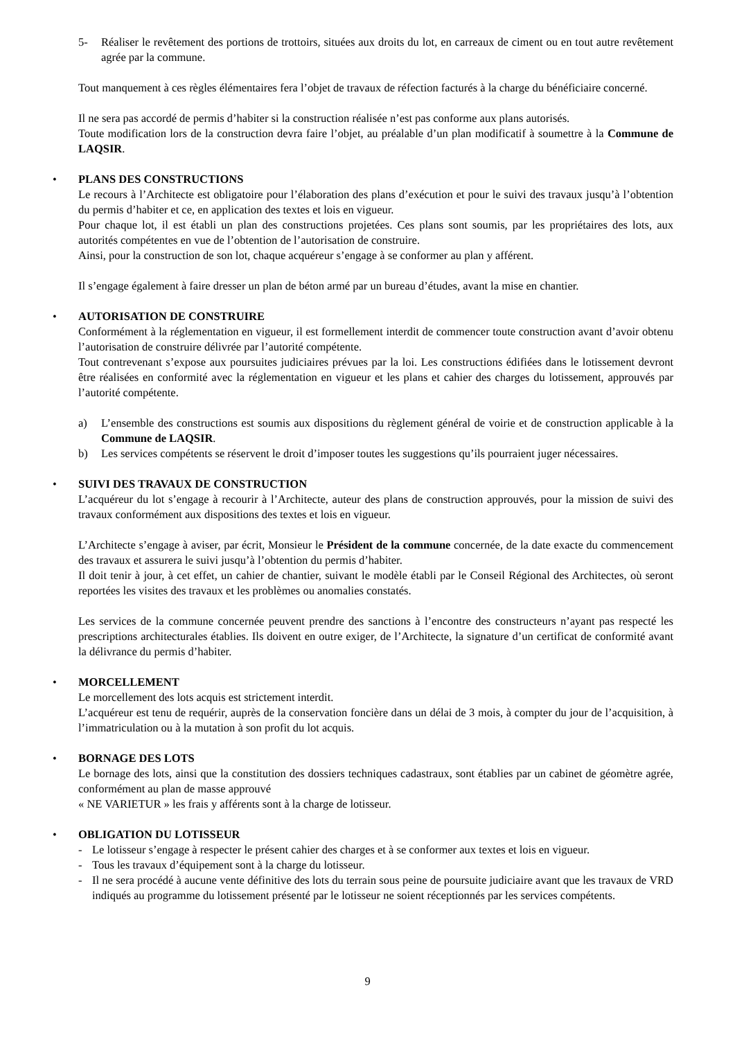5- Réaliser le revêtement des portions de trottoirs, situées aux droits du lot, en carreaux de ciment ou en tout autre revêtement agrée par la commune.
Tout manquement à ces règles élémentaires fera l’objet de travaux de réfection facturés à la charge du bénéficiaire concerné.
Il ne sera pas accordé de permis d’habiter si la construction réalisée n’est pas conforme aux plans autorisés.
Toute modification lors de la construction devra faire l’objet, au préalable d’un plan modificatif à soumettre à la Commune de LAQSIR.
• PLANS DES CONSTRUCTIONS
Le recours à l’Architecte est obligatoire pour l’élaboration des plans d’exécution et pour le suivi des travaux jusqu’à l’obtention du permis d’habiter et ce, en application des textes et lois en vigueur.
Pour chaque lot, il est établi un plan des constructions projetées. Ces plans sont soumis, par les propriétaires des lots, aux autorités compétentes en vue de l’obtention de l’autorisation de construire.
Ainsi, pour la construction de son lot, chaque acquéreur s’engage à se conformer au plan y afférent.
Il s’engage également à faire dresser un plan de béton armé par un bureau d’études, avant la mise en chantier.
• AUTORISATION DE CONSTRUIRE
Conformément à la réglementation en vigueur, il est formellement interdit de commencer toute construction avant d’avoir obtenu l’autorisation de construire délivrée par l’autorité compétente.
Tout contrevenant s’expose aux poursuites judiciaires prévues par la loi. Les constructions édifiées dans le lotissement devront être réalisées en conformité avec la réglementation en vigueur et les plans et cahier des charges du lotissement, approuvés par l’autorité compétente.
a) L’ensemble des constructions est soumis aux dispositions du règlement général de voirie et de construction applicable à la Commune de LAQSIR.
b) Les services compétents se réservent le droit d’imposer toutes les suggestions qu’ils pourraient juger nécessaires.
• SUIVI DES TRAVAUX DE CONSTRUCTION
L’acquéreur du lot s’engage à recourir à l’Architecte, auteur des plans de construction approuvés, pour la mission de suivi des travaux conformément aux dispositions des textes et lois en vigueur.
L’Architecte s’engage à aviser, par écrit, Monsieur le Président de la commune concernée, de la date exacte du commencement des travaux et assurera le suivi jusqu’à l’obtention du permis d’habiter.
Il doit tenir à jour, à cet effet, un cahier de chantier, suivant le modèle établi par le Conseil Régional des Architectes, où seront reportées les visites des travaux et les problèmes ou anomalies constatés.
Les services de la commune concernée peuvent prendre des sanctions à l’encontre des constructeurs n’ayant pas respecté les prescriptions architecturales établies. Ils doivent en outre exiger, de l’Architecte, la signature d’un certificat de conformité avant la délivrance du permis d’habiter.
• MORCELLEMENT
Le morcellement des lots acquis est strictement interdit.
L’acquéreur est tenu de requérir, auprès de la conservation foncière dans un délai de 3 mois, à compter du jour de l’acquisition, à l’immatriculation ou à la mutation à son profit du lot acquis.
• BORNAGE DES LOTS
Le bornage des lots, ainsi que la constitution des dossiers techniques cadastraux, sont établies par un cabinet de géomètre agrée, conformément au plan de masse approuvé
« NE VARIETUR » les frais y afférents sont à la charge de lotisseur.
• OBLIGATION DU LOTISSEUR
- Le lotisseur s’engage à respecter le présent cahier des charges et à se conformer aux textes et lois en vigueur.
- Tous les travaux d’équipement sont à la charge du lotisseur.
- Il ne sera procédé à aucune vente définitive des lots du terrain sous peine de poursuite judiciaire avant que les travaux de VRD indiqués au programme du lotissement présenté par le lotisseur ne soient réceptionnés par les services compétents.
9